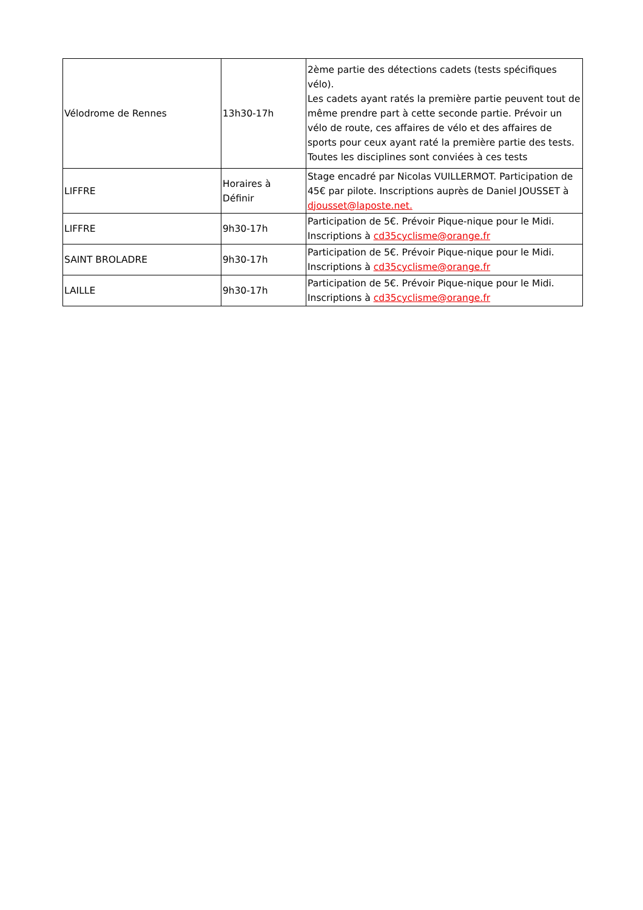| Vélodrome de Rennes | 13h30-17h | 2ème partie des détections cadets (tests spécifiques vélo). Les cadets ayant ratés la première partie peuvent tout de même prendre part à cette seconde partie. Prévoir un vélo de route, ces affaires de vélo et des affaires de sports pour ceux ayant raté la première partie des tests. Toutes les disciplines sont conviées à ces tests |
| LIFFRE | Horaires à Définir | Stage encadré par Nicolas VUILLERMOT. Participation de 45€ par pilote. Inscriptions auprès de Daniel JOUSSET à djousset@laposte.net. |
| LIFFRE | 9h30-17h | Participation de 5€. Prévoir Pique-nique pour le Midi. Inscriptions à cd35cyclisme@orange.fr |
| SAINT BROLADRE | 9h30-17h | Participation de 5€. Prévoir Pique-nique pour le Midi. Inscriptions à cd35cyclisme@orange.fr |
| LAILLE | 9h30-17h | Participation de 5€. Prévoir Pique-nique pour le Midi. Inscriptions à cd35cyclisme@orange.fr |